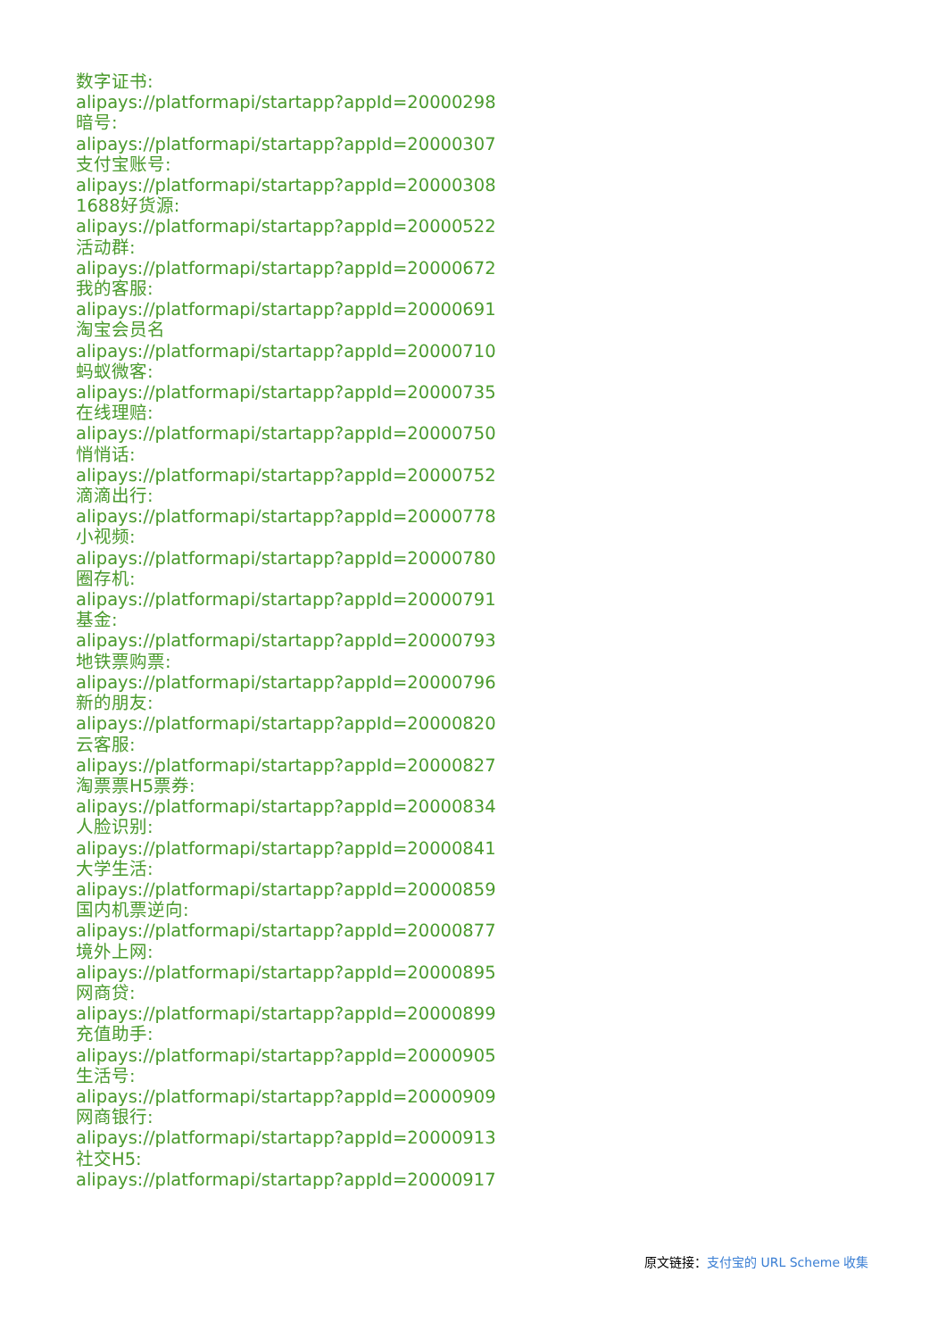数字证书:
alipays://platformapi/startapp?appId=20000298
暗号:
alipays://platformapi/startapp?appId=20000307
支付宝账号:
alipays://platformapi/startapp?appId=20000308
1688好货源:
alipays://platformapi/startapp?appId=20000522
活动群:
alipays://platformapi/startapp?appId=20000672
我的客服:
alipays://platformapi/startapp?appId=20000691
淘宝会员名
alipays://platformapi/startapp?appId=20000710
蚂蚁微客:
alipays://platformapi/startapp?appId=20000735
在线理赔:
alipays://platformapi/startapp?appId=20000750
悄悄话:
alipays://platformapi/startapp?appId=20000752
滴滴出行:
alipays://platformapi/startapp?appId=20000778
小视频:
alipays://platformapi/startapp?appId=20000780
圈存机:
alipays://platformapi/startapp?appId=20000791
基金:
alipays://platformapi/startapp?appId=20000793
地铁票购票:
alipays://platformapi/startapp?appId=20000796
新的朋友:
alipays://platformapi/startapp?appId=20000820
云客服:
alipays://platformapi/startapp?appId=20000827
淘票票H5票券:
alipays://platformapi/startapp?appId=20000834
人脸识别:
alipays://platformapi/startapp?appId=20000841
大学生活:
alipays://platformapi/startapp?appId=20000859
国内机票逆向:
alipays://platformapi/startapp?appId=20000877
境外上网:
alipays://platformapi/startapp?appId=20000895
网商贷:
alipays://platformapi/startapp?appId=20000899
充值助手:
alipays://platformapi/startapp?appId=20000905
生活号:
alipays://platformapi/startapp?appId=20000909
网商银行:
alipays://platformapi/startapp?appId=20000913
社交H5:
alipays://platformapi/startapp?appId=20000917
原文链接：支付宝的 URL Scheme 收集